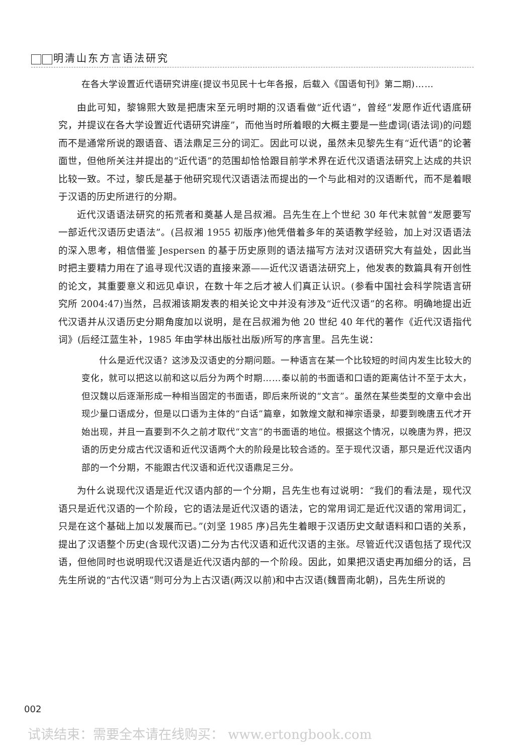明清山东方言语法研究
在各大学设置近代语研究讲座(提议书见民十七年各报，后载入《国语旬刊》第二期)……
由此可知，黎锦熙大致是把唐宋至元明时期的汉语看做“近代语”，曾经“发愿作近代语底研究，并提议在各大学设置近代语研究讲座”，而他当时所着眼的大概主要是一些虚词(语法词)的问题而不是通常所说的跟语音、语法鼎足三分的词汇。因此可以说，虽然未见黎先生有“近代语”的论著面世，但他所关注并提出的“近代语”的范围却恰恰跟目前学术界在近代汉语语法研究上达成的共识比较一致。不过，黎氏是基于他研究现代汉语语法而提出的一个与此相对的汉语断代，而不是着眼于汉语的历史所进行的分期。
近代汉语语法研究的拓荒者和奠基人是吕叔湘。吕先生在上个世纪 30 年代末就曾“发愿要写一部近代汉语历史语法”。(吕叔湘 1955 初版序)他凭借着多年的英语教学经验，加上对汉语语法的深入思考，相信借鉴 Jespersen 的基于历史原则的语法描写方法对汉语研究大有益处，因此当时把主要精力用在了追寻现代汉语的直接来源——近代汉语语法研究上，他发表的数篇具有开创性的论文，其重要意义和远见卓识，在数十年之后才被人们真正认识。(参看中国社会科学院语言研究所 2004:47)当然，吕叔湘该期发表的相关论文中并没有涉及“近代汉语”的名称。明确地提出近代汉语并从汉语历史分期角度加以说明，是在吕叔湘为他 20 世纪 40 年代的著作《近代汉语指代词》(后经江蓝生补，1985 年由学林出版社出版)所写的序言里。吕先生说：
什么是近代汉语？这涉及汉语史的分期问题。一种语言在某一个比较短的时间内发生比较大的变化，就可以把这以前和这以后分为两个时期……秦以前的书面语和口语的距离估计不至于太大，但汉魏以后逐渐形成一种相当固定的书面语，即后来所说的“文言”。虽然在某些类型的文章中会出现少量口语成分，但是以口语为主体的“白话”篇章，如敦煌文献和禅宗语录，却要到晚唐五代才开始出现，并且一直要到不久之前才取代“文言”的书面语的地位。根据这个情况，以晚唐为界，把汉语的历史分成古代汉语和近代汉语两个大的阶段是比较合适的。至于现代汉语，那只是近代汉语内部的一个分期，不能跟古代汉语和近代汉语鼎足三分。
为什么说现代汉语是近代汉语内部的一个分期，吕先生也有过说明：“我们的看法是，现代汉语只是近代汉语的一个阶段，它的语法是近代汉语的语法，它的常用词汇是近代汉语的常用词汇，只是在这个基础上加以发展而已。”(刘坚 1985 序)吕先生着眼于汉语历史文献语料和口语的关系，提出了汉语整个历史(含现代汉语)二分为古代汉语和近代汉语的主张。尽管近代汉语包括了现代汉语，但他同时也说明现代汉语是近代汉语内部的一个阶段。因此，如果把汉语史再加细分的话，吕先生所说的“古代汉语”则可分为上古汉语(两汉以前)和中古汉语(魏晋南北朝)，吕先生所说的
002
试读结束：需要全本请在线购买： www.ertongbook.com